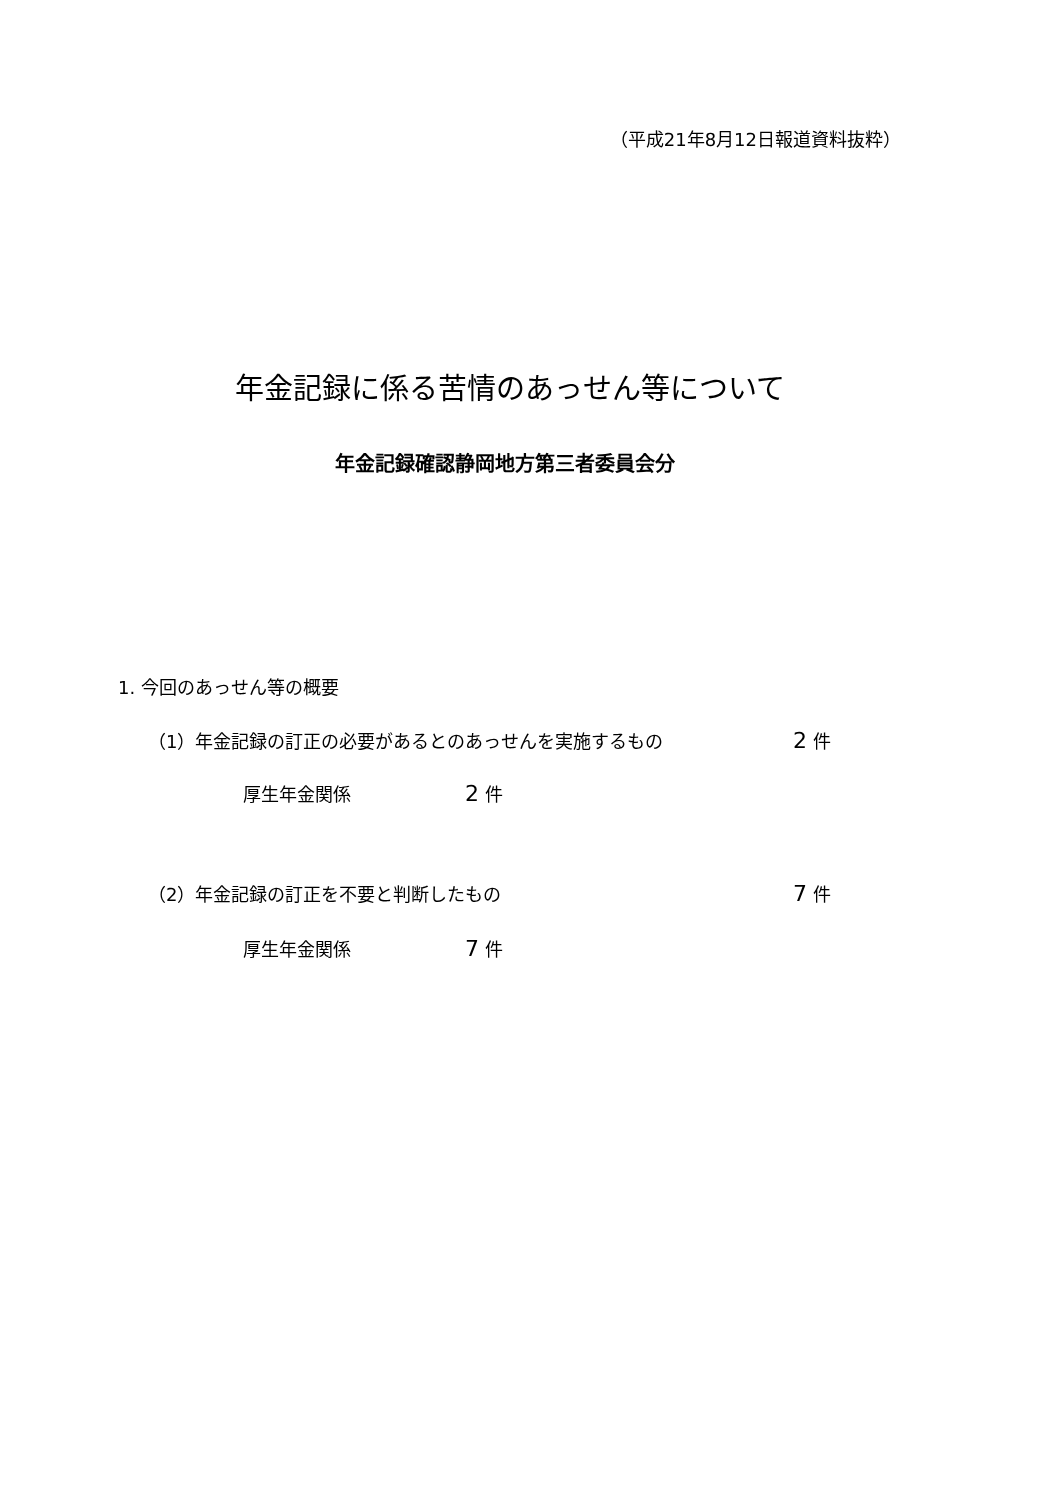（平成21年8月12日報道資料抜粋）
年金記録に係る苦情のあっせん等について
年金記録確認静岡地方第三者委員会分
1. 今回のあっせん等の概要
（1）年金記録の訂正の必要があるとのあっせんを実施するもの 2 件
厚生年金関係 2 件
（2）年金記録の訂正を不要と判断したもの 7 件
厚生年金関係 7 件